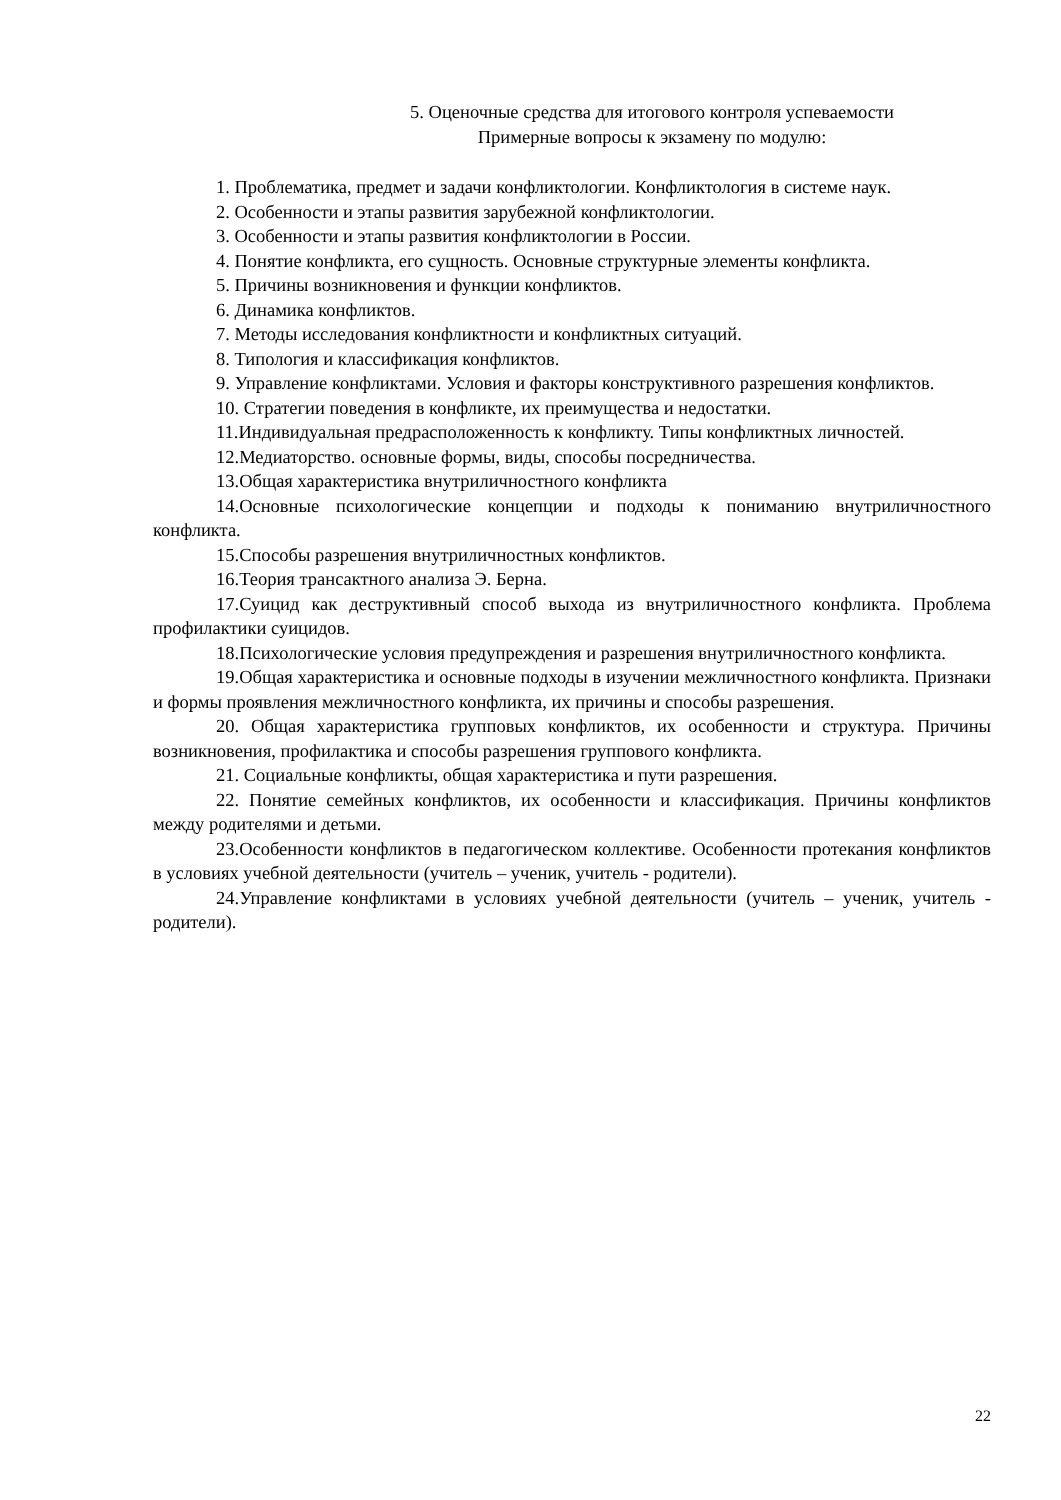5. Оценочные средства для итогового контроля успеваемости
Примерные вопросы к экзамену по модулю:
1. Проблематика, предмет и задачи конфликтологии. Конфликтология в системе наук.
2. Особенности и этапы развития зарубежной конфликтологии.
3. Особенности и этапы развития конфликтологии в России.
4. Понятие конфликта, его сущность. Основные структурные элементы конфликта.
5. Причины возникновения и функции конфликтов.
6. Динамика конфликтов.
7. Методы исследования конфликтности и конфликтных ситуаций.
8. Типология и классификация конфликтов.
9. Управление конфликтами. Условия и факторы конструктивного разрешения конфликтов.
10. Стратегии поведения в конфликте, их преимущества и недостатки.
11.Индивидуальная предрасположенность к конфликту. Типы конфликтных личностей.
12.Медиаторство. основные формы, виды, способы посредничества.
13.Общая характеристика внутриличностного конфликта
14.Основные психологические концепции и подходы к пониманию внутриличностного конфликта.
15.Способы разрешения внутриличностных конфликтов.
16.Теория трансактного анализа Э. Берна.
17.Суицид как деструктивный способ выхода из внутриличностного конфликта. Проблема профилактики суицидов.
18.Психологические условия предупреждения и разрешения внутриличностного конфликта.
19.Общая характеристика и основные подходы в изучении межличностного конфликта. Признаки и формы проявления межличностного конфликта, их причины и способы разрешения.
20. Общая характеристика групповых конфликтов, их особенности и структура. Причины возникновения, профилактика и способы разрешения группового конфликта.
21. Социальные конфликты, общая характеристика и пути разрешения.
22. Понятие семейных конфликтов, их особенности и классификация. Причины конфликтов между родителями и детьми.
23.Особенности конфликтов в педагогическом коллективе. Особенности протекания конфликтов в условиях учебной деятельности (учитель – ученик, учитель - родители).
24.Управление конфликтами в условиях учебной деятельности (учитель – ученик, учитель - родители).
22